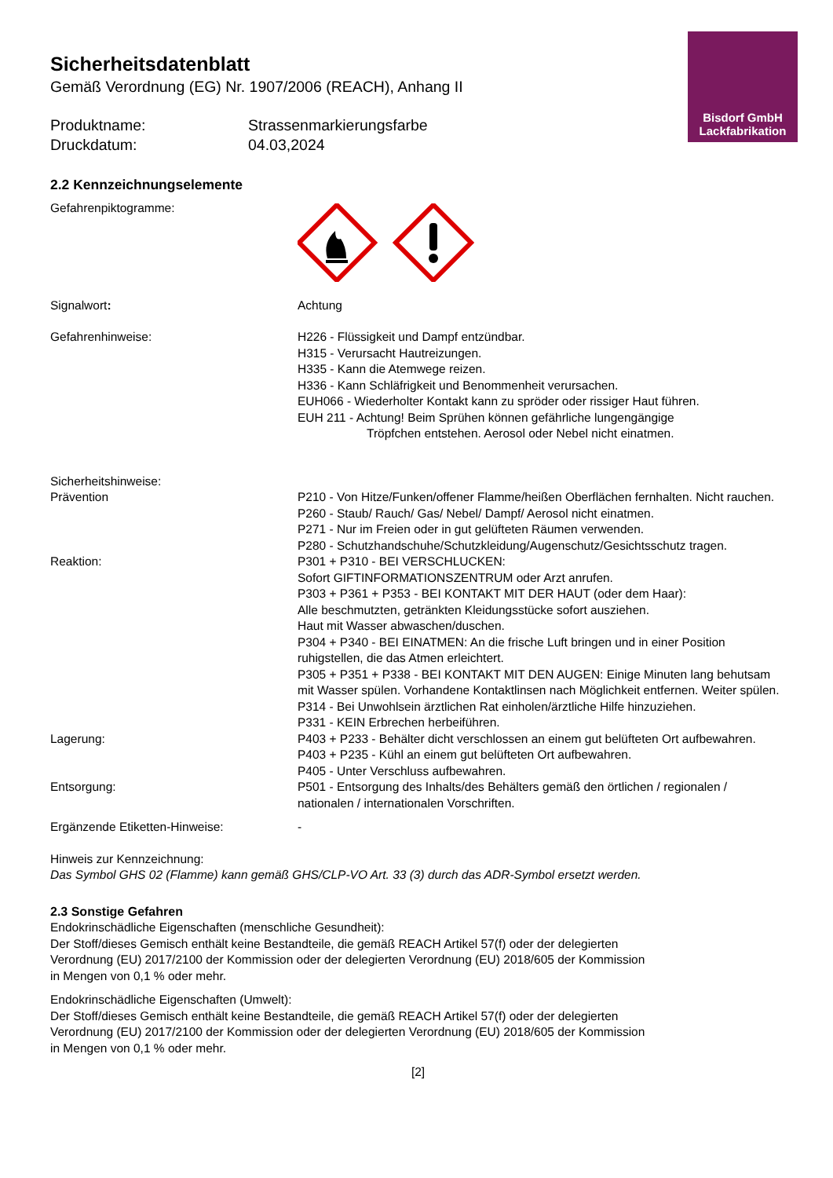Bisdorf GmbH
Lackfabrikation
Sicherheitsdatenblatt
Gemäß Verordnung (EG) Nr. 1907/2006 (REACH), Anhang II
Produktname:
Strassenmarkierungsfarbe
Druckdatum:
04.03,2024
2.2 Kennzeichnungselemente
Gefahrenpiktogramme:
Signalwort:
Achtung
Gefahrenhinweise:
H226 - Flüssigkeit und Dampf entzündbar.
H315 - Verursacht Hautreizungen.
H335 - Kann die Atemwege reizen.
H336 - Kann Schläfrigkeit und Benommenheit verursachen.
EUH066 - Wiederholter Kontakt kann zu spröder oder rissiger Haut führen.
EUH 211 - Achtung! Beim Sprühen können gefährliche lungengängige
Tröpfchen entstehen. Aerosol oder Nebel nicht einatmen.
Sicherheitshinweise:
Prävention
P210 - Von Hitze/Funken/offener Flamme/heißen Oberflächen fernhalten. Nicht rauchen.
P260 - Staub/ Rauch/ Gas/ Nebel/ Dampf/ Aerosol nicht einatmen.
P271 - Nur im Freien oder in gut gelüfteten Räumen verwenden.
P280 - Schutzhandschuhe/Schutzkleidung/Augenschutz/Gesichtsschutz tragen.
Reaktion:
P301 + P310 - BEI VERSCHLUCKEN:
Sofort GIFTINFORMATIONSZENTRUM oder Arzt anrufen.
P303 + P361 + P353 - BEI KONTAKT MIT DER HAUT (oder dem Haar):
Alle beschmutzten, getränkten Kleidungsstücke sofort ausziehen.
Haut mit Wasser abwaschen/duschen.
P304 + P340 - BEI EINATMEN: An die frische Luft bringen und in einer Position ruhigstellen, die das Atmen erleichtert.
P305 + P351 + P338 - BEI KONTAKT MIT DEN AUGEN: Einige Minuten lang behutsam mit Wasser spülen. Vorhandene Kontaktlinsen nach Möglichkeit entfernen. Weiter spülen.
P314 - Bei Unwohlsein ärztlichen Rat einholen/ärztliche Hilfe hinzuziehen.
P331 - KEIN Erbrechen herbeiführen.
Lagerung:
P403 + P233 - Behälter dicht verschlossen an einem gut belüfteten Ort aufbewahren.
P403 + P235 - Kühl an einem gut belüfteten Ort aufbewahren.
P405 - Unter Verschluss aufbewahren.
Entsorgung:
P501 - Entsorgung des Inhalts/des Behälters gemäß den örtlichen / regionalen / nationalen / internationalen Vorschriften.
Ergänzende Etiketten-Hinweise:
-
Hinweis zur Kennzeichnung:
Das Symbol GHS 02 (Flamme) kann gemäß GHS/CLP-VO Art. 33 (3) durch das ADR-Symbol ersetzt werden.
2.3 Sonstige Gefahren
Endokrinschädliche Eigenschaften (menschliche Gesundheit):
Der Stoff/dieses Gemisch enthält keine Bestandteile, die gemäß REACH Artikel 57(f) oder der delegierten Verordnung (EU) 2017/2100 der Kommission oder der delegierten Verordnung (EU) 2018/605 der Kommission in Mengen von 0,1 % oder mehr.
Endokrinschädliche Eigenschaften (Umwelt):
Der Stoff/dieses Gemisch enthält keine Bestandteile, die gemäß REACH Artikel 57(f) oder der delegierten Verordnung (EU) 2017/2100 der Kommission oder der delegierten Verordnung (EU) 2018/605 der Kommission in Mengen von 0,1 % oder mehr.
[2]